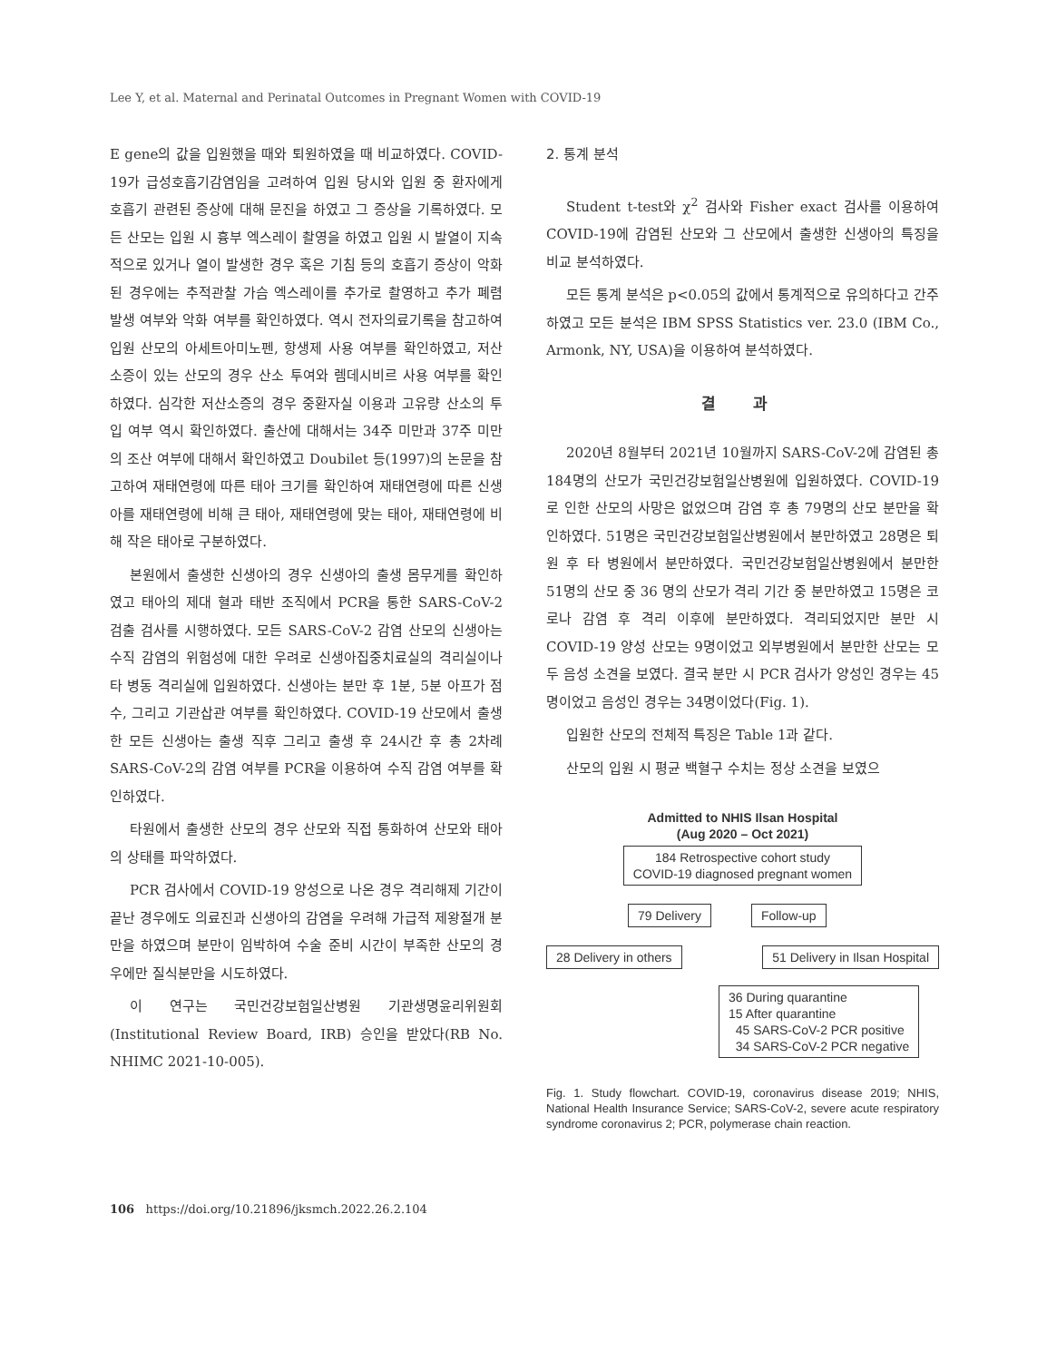Lee Y, et al. Maternal and Perinatal Outcomes in Pregnant Women with COVID-19
E gene의 값을 입원했을 때와 퇴원하였을 때 비교하였다. COVID-19가 급성호흡기감염임을 고려하여 입원 당시와 입원 중 환자에게 호흡기 관련된 증상에 대해 문진을 하였고 그 증상을 기록하였다. 모든 산모는 입원 시 흉부 엑스레이 촬영을 하였고 입원 시 발열이 지속적으로 있거나 열이 발생한 경우 혹은 기침 등의 호흡기 증상이 악화된 경우에는 추적관찰 가슴 엑스레이를 추가로 촬영하고 추가 폐렴 발생 여부와 악화 여부를 확인하였다. 역시 전자의료기록을 참고하여 입원 산모의 아세트아미노펜, 항생제 사용 여부를 확인하였고, 저산소증이 있는 산모의 경우 산소 투여와 렘데시비르 사용 여부를 확인하였다. 심각한 저산소증의 경우 중환자실 이용과 고유량 산소의 투입 여부 역시 확인하였다. 출산에 대해서는 34주 미만과 37주 미만의 조산 여부에 대해서 확인하였고 Doubilet 등(1997)의 논문을 참고하여 재태연령에 따른 태아 크기를 확인하여 재태연령에 따른 신생아를 재태연령에 비해 큰 태아, 재태연령에 맞는 태아, 재태연령에 비해 작은 태아로 구분하였다.
본원에서 출생한 신생아의 경우 신생아의 출생 몸무게를 확인하였고 태아의 제대 혈과 태반 조직에서 PCR을 통한 SARS-CoV-2 검출 검사를 시행하였다. 모든 SARS-CoV-2 감염 산모의 신생아는 수직 감염의 위험성에 대한 우려로 신생아집중치료실의 격리실이나 타 병동 격리실에 입원하였다. 신생아는 분만 후 1분, 5분 아프가 점수, 그리고 기관삽관 여부를 확인하였다. COVID-19 산모에서 출생한 모든 신생아는 출생 직후 그리고 출생 후 24시간 후 총 2차례 SARS-CoV-2의 감염 여부를 PCR을 이용하여 수직 감염 여부를 확인하였다.
타원에서 출생한 산모의 경우 산모와 직접 통화하여 산모와 태아의 상태를 파악하였다.
PCR 검사에서 COVID-19 양성으로 나온 경우 격리해제 기간이 끝난 경우에도 의료진과 신생아의 감염을 우려해 가급적 제왕절개 분만을 하였으며 분만이 임박하여 수술 준비 시간이 부족한 산모의 경우에만 질식분만을 시도하였다.
이 연구는 국민건강보험일산병원 기관생명윤리위원회(Institutional Review Board, IRB) 승인을 받았다(RB No. NHIMC 2021-10-005).
2. 통계 분석
Student t-test와 χ<sup>2</sup> 검사와 Fisher exact 검사를 이용하여 COVID-19에 감염된 산모와 그 산모에서 출생한 신생아의 특징을 비교 분석하였다.
모든 통계 분석은 p<0.05의 값에서 통계적으로 유의하다고 간주하였고 모든 분석은 IBM SPSS Statistics ver. 23.0 (IBM Co., Armonk, NY, USA)을 이용하여 분석하였다.
결 과
2020년 8월부터 2021년 10월까지 SARS-CoV-2에 감염된 총 184명의 산모가 국민건강보험일산병원에 입원하였다. COVID-19로 인한 산모의 사망은 없었으며 감염 후 총 79명의 산모 분만을 확인하였다. 51명은 국민건강보험일산병원에서 분만하였고 28명은 퇴원 후 타 병원에서 분만하였다. 국민건강보험일산병원에서 분만한 51명의 산모 중 36 명의 산모가 격리 기간 중 분만하였고 15명은 코로나 감염 후 격리 이후에 분만하였다. 격리되었지만 분만 시 COVID-19 양성 산모는 9명이었고 외부병원에서 분만한 산모는 모두 음성 소견을 보였다. 결국 분만 시 PCR 검사가 양성인 경우는 45명이었고 음성인 경우는 34명이었다(Fig. 1).
입원한 산모의 전체적 특징은 Table 1과 같다.
산모의 입원 시 평균 백혈구 수치는 정상 소견을 보였으
Admitted to NHIS Ilsan Hospital
(Aug 2020 – Oct 2021)
184 Retrospective cohort study
COVID-19 diagnosed pregnant women
79 Delivery Follow-up
28 Delivery in others 51 Delivery in Ilsan Hospital
36 During quarantine
15 After quarantine
45 SARS-CoV-2 PCR positive
34 SARS-CoV-2 PCR negative
Fig. 1. Study flowchart. COVID-19, coronavirus disease 2019; NHIS, National Health Insurance Service; SARS-CoV-2, severe acute respiratory syndrome coronavirus 2; PCR, polymerase chain reaction.
106 https://doi.org/10.21896/jksmch.2022.26.2.104